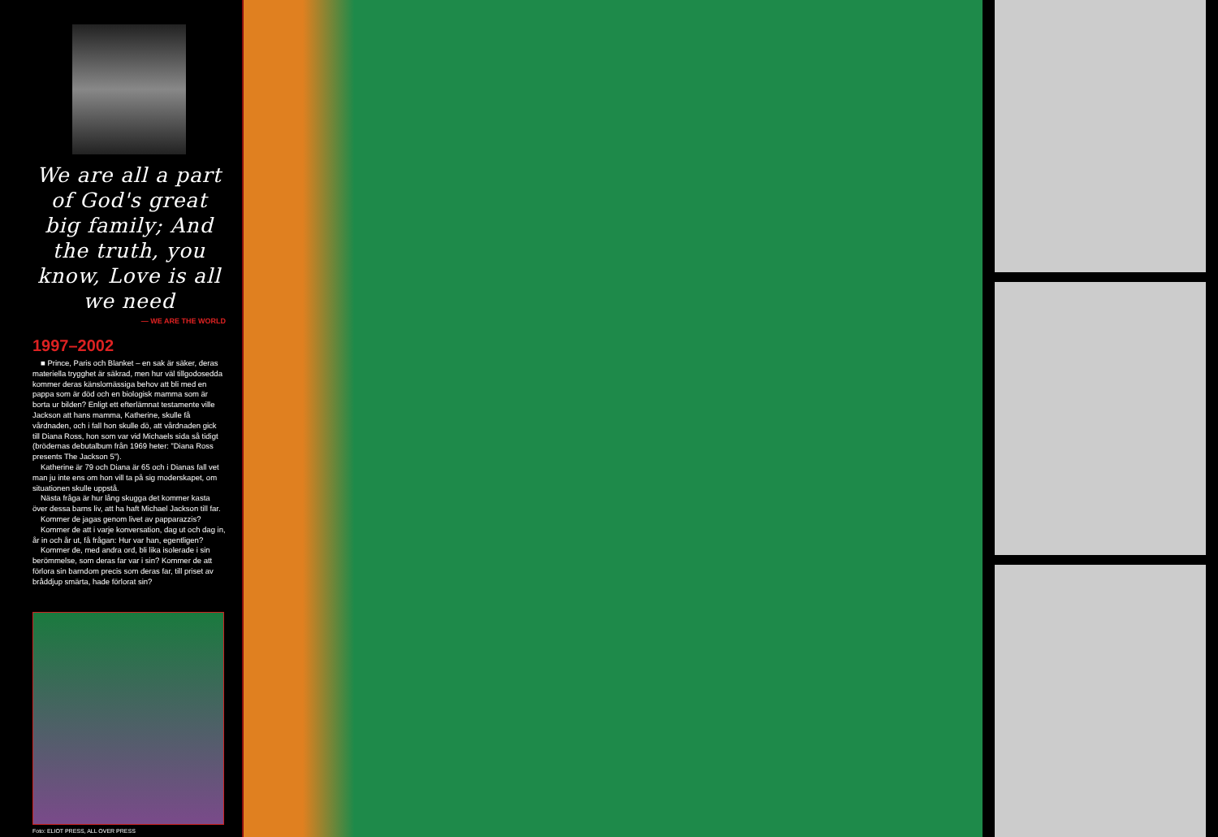We are all a part of God's great big family; And the truth, you know, Love is all we need
— WE ARE THE WORLD
1997–2002
■ Prince, Paris och Blanket – en sak är säker, deras materiella trygghet är säkrad, men hur väl tillgodosedda kommer deras känslomässiga behov att bli med en pappa som är död och en biologisk mamma som är borta ur bilden? Enligt ett efterlämnat testamente ville Jackson att hans mamma, Katherine, skulle få vårdnaden, och i fall hon skulle dö, att vårdnaden gick till Diana Ross, hon som var vid Michaels sida så tidigt (brödernas debutalbum från 1969 heter: ”Diana Ross presents The Jackson 5”).
Katherine är 79 och Diana är 65 och i Dianas fall vet man ju inte ens om hon vill ta på sig moderskapet, om situationen skulle uppstå.
Nästa fråga är hur lång skugga det kommer kasta över dessa barns liv, att ha haft Michael Jackson till far.
Kommer de jagas genom livet av papparazzis?
Kommer de att i varje konversation, dag ut och dag in, år in och år ut, få frågan: Hur var han, egentligen?
Kommer de, med andra ord, bli lika isolerade i sin berömmelse, som deras far var i sin? Kommer de att förlora sin barndom precis som deras far, till priset av bråddjup smärta, hade förlorat sin?
Foto: ELIOT PRESS, ALL OVER PRESS